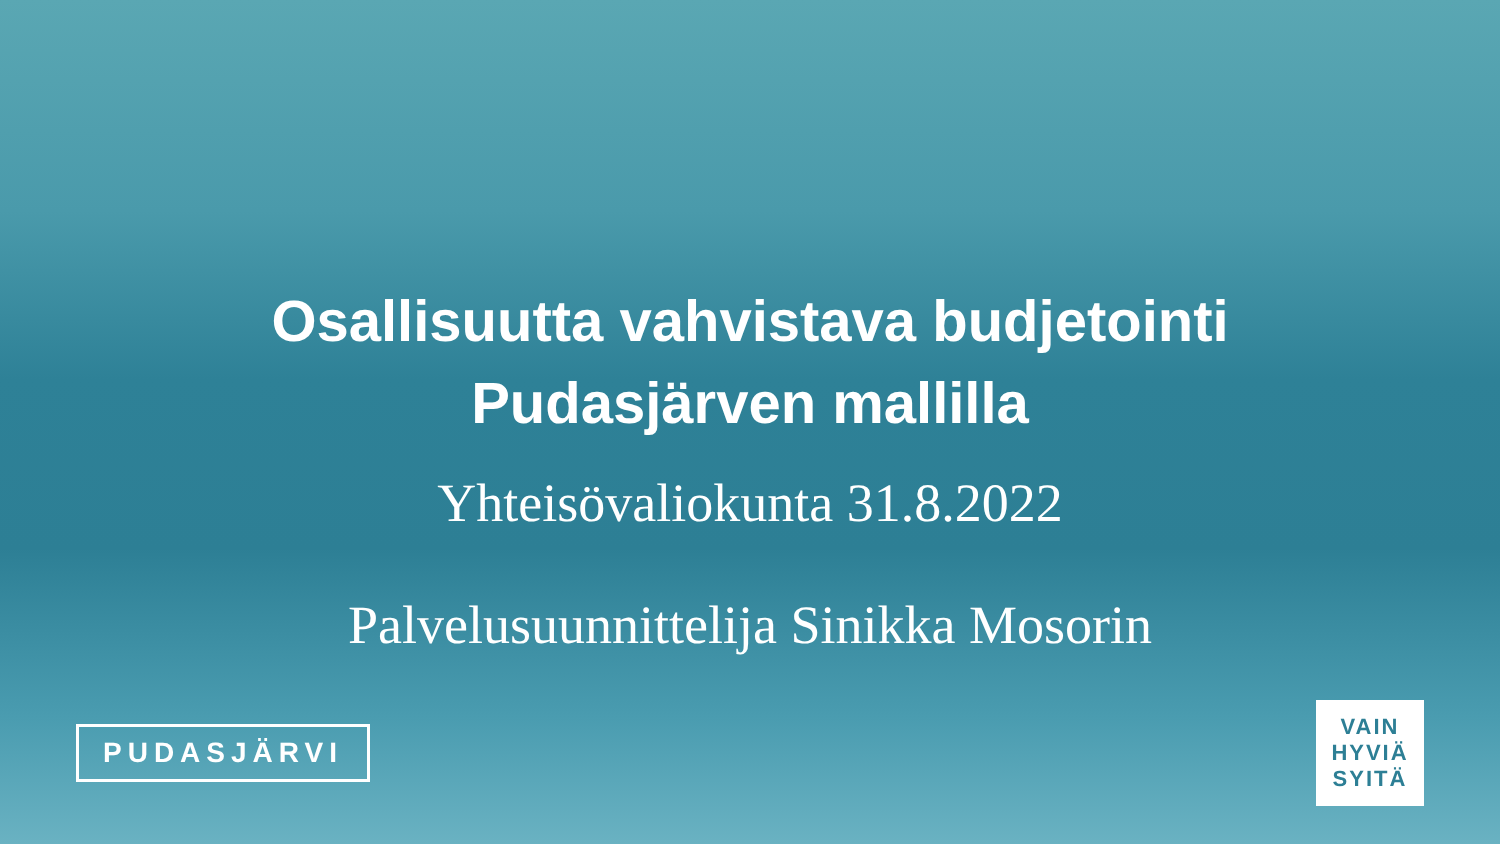Osallisuutta vahvistava budjetointi
Pudasjärven mallilla
Yhteisövaliokunta 31.8.2022
Palvelusuunnittelija Sinikka Mosorin
PUDASJÄRVI
VAIN
HYVIÄ
SYITÄ